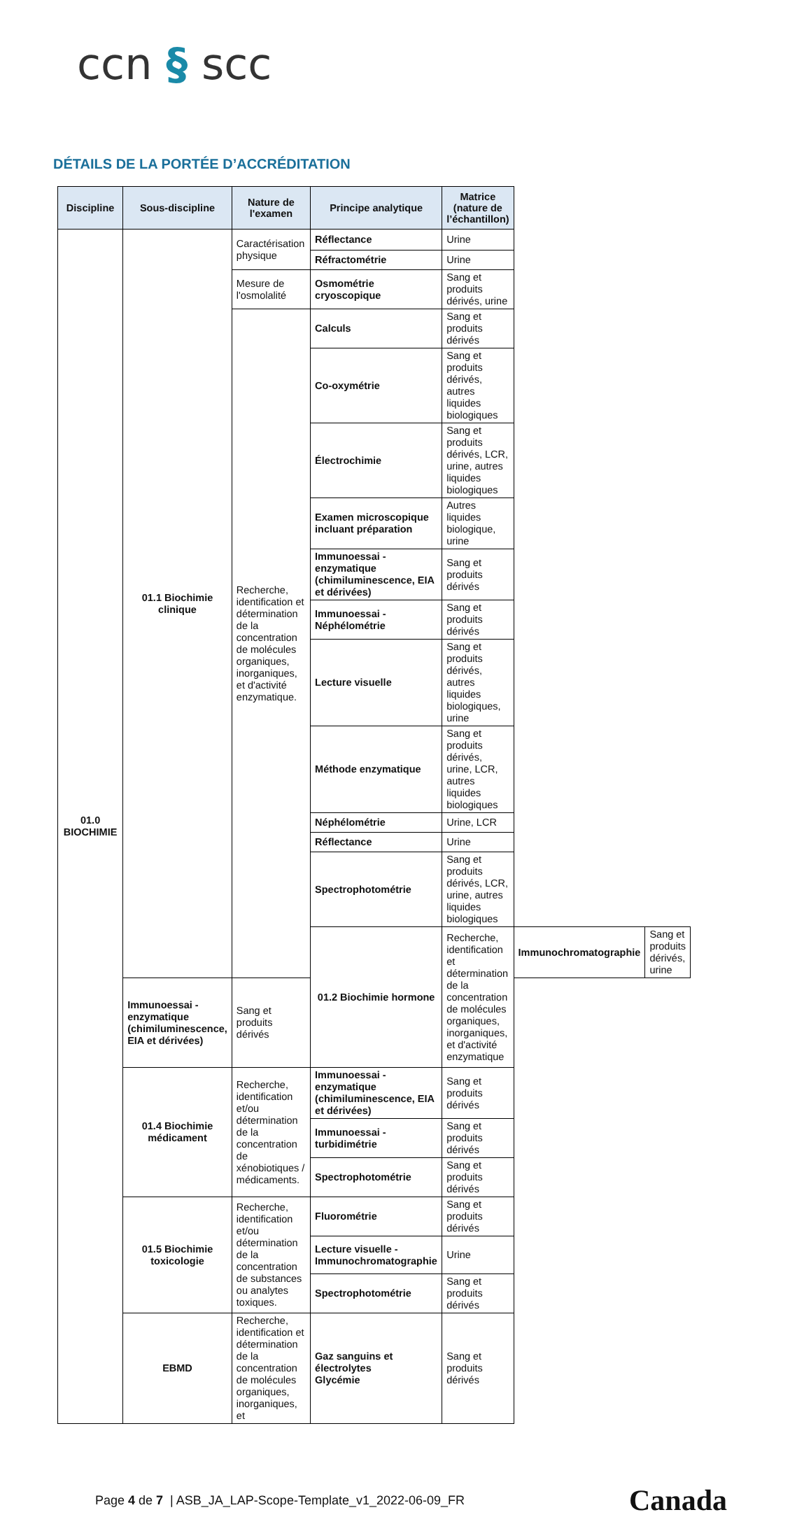ccn § scc
DÉTAILS DE LA PORTÉE D’ACCRÉDITATION
| Discipline | Sous-discipline | Nature de l'examen | Principe analytique | Matrice (nature de l’échantillon) | | |
| --- | --- | --- | --- | --- | --- | --- |
| 01.0 BIOCHIMIE | 01.1 Biochimie clinique | Caractérisation physique | Réflectance | Urine | | |
| | | | Réfractométrie | Urine | | |
| | | Mesure de l'osmolalité | Osmométrie cryoscopique | Sang et produits dérivés, urine | | |
| | | Recherche, identification et détermination de la concentration de molécules organiques, inorganiques, et d'activité enzymatique. | Calculs | Sang et produits dérivés | | |
| | | | Co-oxymétrie | Sang et produits dérivés, autres liquides biologiques | | |
| | | | Électrochimie | Sang et produits dérivés, LCR, urine, autres liquides biologiques | | |
| | | | Examen microscopique incluant préparation | Autres liquides biologique, urine | | |
| | | | Immunoessai - enzymatique (chimiluminescence, EIA et dérivées) | Sang et produits dérivés | | |
| | | | Immunoessai - Néphélométrie | Sang et produits dérivés | | |
| | | | Lecture visuelle | Sang et produits dérivés, autres liquides biologiques, urine | | |
| | | | Méthode enzymatique | Sang et produits dérivés, urine, LCR, autres liquides biologiques | | |
| | | | Néphélométrie | Urine, LCR | | |
| | | | Réflectance | Urine | | |
| | | | Spectrophotométrie | Sang et produits dérivés, LCR, urine, autres liquides biologiques | | |
| | | | 01.2 Biochimie hormone | Recherche, identification et détermination de la concentration de molécules organiques, inorganiques, et d'activité enzymatique | Immunochromatographie | Sang et produits dérivés, urine |
| | Immunoessai - enzymatique (chimiluminescence, EIA et dérivées) | Sang et produits dérivés | | | | |
| | 01.4 Biochimie médicament | Recherche, identification et/ou détermination de la concentration de xénobiotiques / médicaments. | Immunoessai - enzymatique (chimiluminescence, EIA et dérivées) | Sang et produits dérivés | | |
| | | | Immunoessai - turbidimétrie | Sang et produits dérivés | | |
| | | | Spectrophotométrie | Sang et produits dérivés | | |
| | 01.5 Biochimie toxicologie | Recherche, identification et/ou détermination de la concentration de substances ou analytes toxiques. | Fluorométrie | Sang et produits dérivés | | |
| | | | Lecture visuelle - Immunochromatographie | Urine | | |
| | | | Spectrophotométrie | Sang et produits dérivés | | |
| | EBMD | Recherche, identification et détermination de la concentration de molécules organiques, inorganiques, et | Gaz sanguins et électrolytes Glycémie | Sang et produits dérivés | | |
Page 4 de 7 | ASB_JA_LAP-Scope-Template_v1_2022-06-09_FR Canada